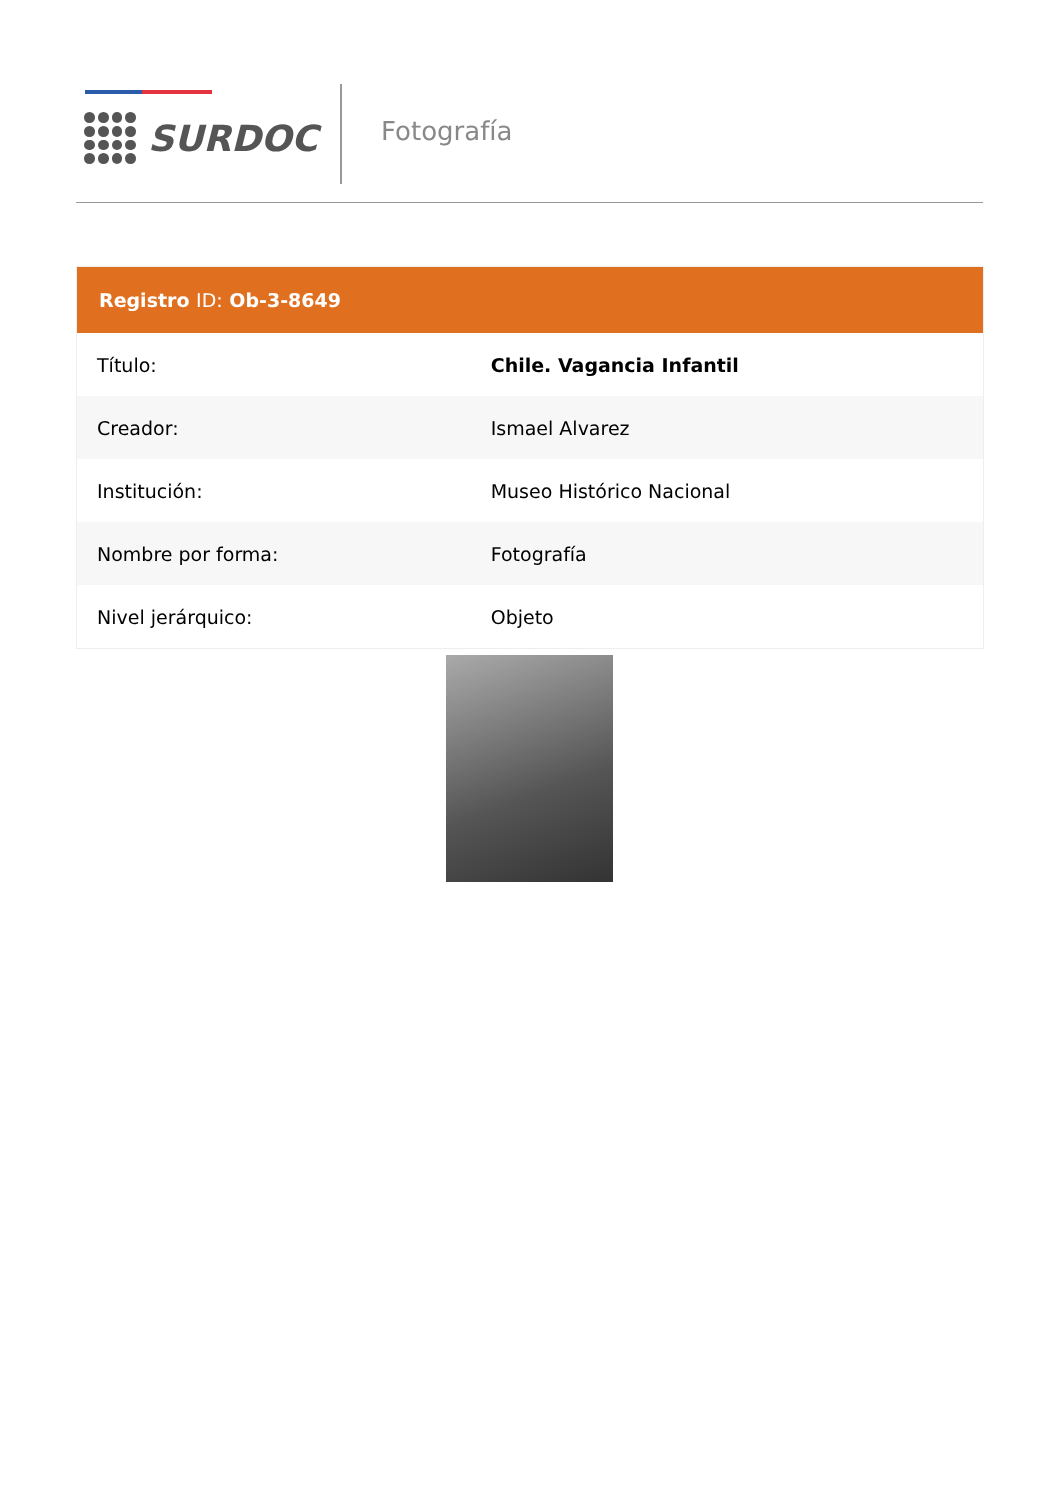SURDOC Fotografía
| Registro ID: Ob-3-8649 | |
| --- | --- |
| Título: | Chile. Vagancia Infantil |
| Creador: | Ismael Alvarez |
| Institución: | Museo Histórico Nacional |
| Nombre por forma: | Fotografía |
| Nivel jerárquico: | Objeto |